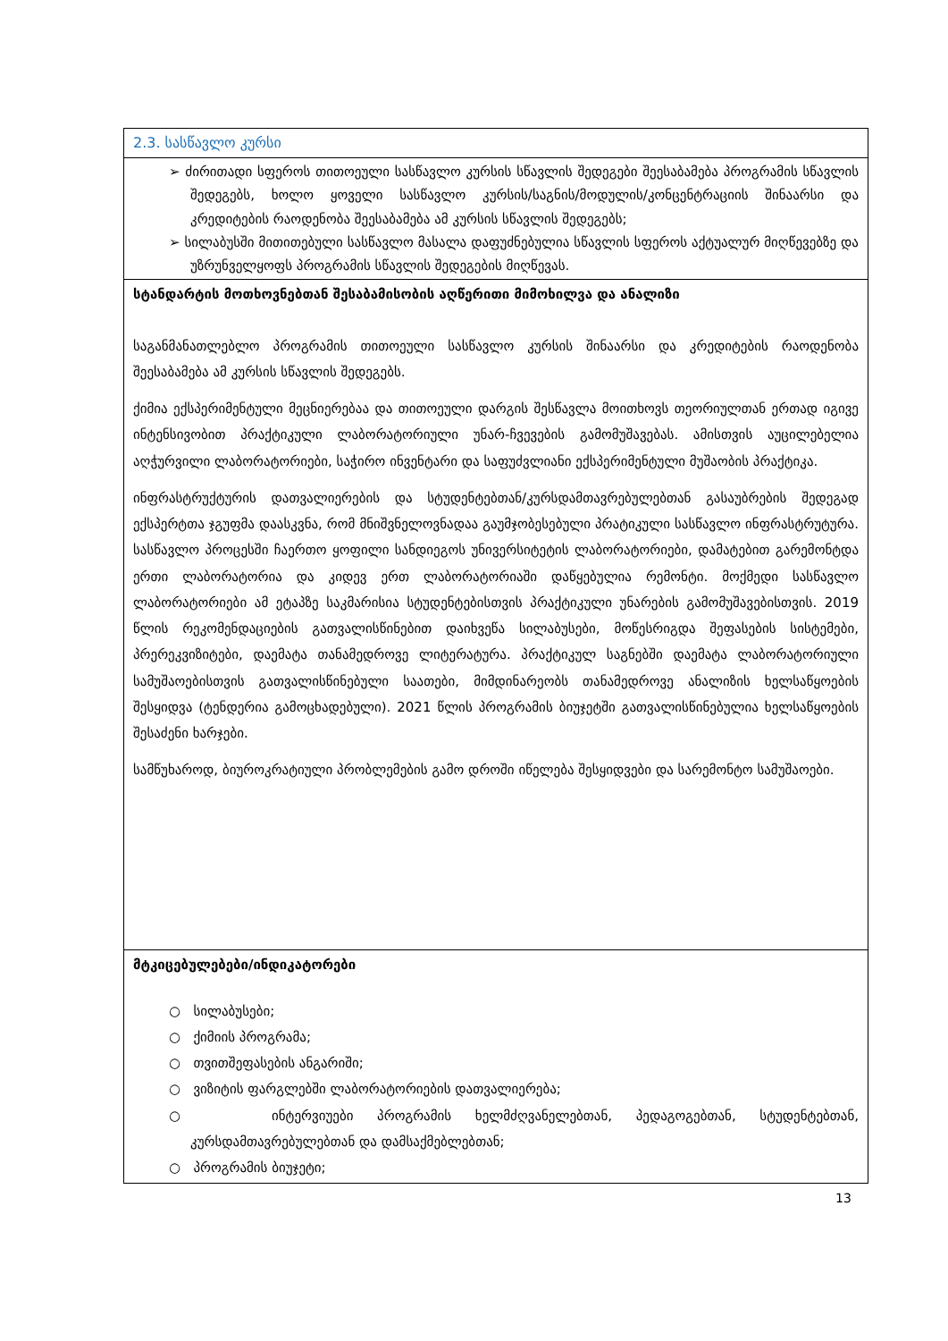| 2.3. სასწავლო კურსი |
| ➢ ძირითადი სფეროს თითოეული სასწავლო კურსის სწავლის შედეგები შეესაბამება პროგრამის სწავლის შედეგებს, ხოლო ყოველი სასწავლო კურსის/საგნის/მოდულის/კონცენტრაციის შინაარსი და კრედიტების რაოდენობა შეესაბამება ამ კურსის სწავლის შედეგებს; ➢ სილაბუსში მითითებული სასწავლო მასალა დაფუძნებულია სწავლის სფეროს აქტუალურ მიღწევებზე და უზრუნველყოფს პროგრამის სწავლის შედეგების მიღწევას. |
| სტანდარტის მოთხოვნებთან შესაბამისობის აღწერითი მიმოხილვა და ანალიზი საგანმანათლებლო პროგრამის თითოეული სასწავლო კურსის შინაარსი და კრედიტების რაოდენობა შეესაბამება ამ კურსის სწავლის შედეგებს. ქიმია ექსპერიმენტული მეცნიერებაა და თითოეული დარგის შესწავლა მოითხოვს თეორიულთან ერთად იგივე ინტენსივობით პრაქტიკული ლაბორატორიული უნარ-ჩვევების გამომუშავებას. ამისთვის აუცილებელია აღჭურვილი ლაბორატორიები, საჭირო ინვენტარი და საფუძვლიანი ექსპერიმენტული მუშაობის პრაქტიკა. ინფრასტრუქტურის დათვალიერების და სტუდენტებთან/კურსდამთავრებულებთან გასაუბრების შედეგად ექსპერტთა ჯგუფმა დაასკვნა, რომ მნიშვნელოვნადაა გაუმჯობესებული პრატიკული სასწავლო ინფრასტრუტურა. სასწავლო პროცესში ჩაერთო ყოფილი სანდიეგოს უნივერსიტეტის ლაბორატორიები, დამატებით გარემონტდა ერთი ლაბორატორია და კიდევ ერთ ლაბორატორიაში დაწყებულია რემონტი. მოქმედი სასწავლო ლაბორატორიები ამ ეტაპზე საკმარისია სტუდენტებისთვის პრაქტიკული უნარების გამომუშავებისთვის. 2019 წლის რეკომენდაციების გათვალისწინებით დაიხვეწა სილაბუსები, მოწესრიგდა შეფასების სისტემები, პრერეკვიზიტები, დაემატა თანამედროვე ლიტერატურა. პრაქტიკულ საგნებში დაემატა ლაბორატორიული სამუშაოებისთვის გათვალისწინებული საათები, მიმდინარეობს თანამედროვე ანალიზის ხელსაწყოების შესყიდვა (ტენდერია გამოცხადებული). 2021 წლის პროგრამის ბიუჯეტში გათვალისწინებულია ხელსაწყოების შესაძენი ხარჯები. სამწუხაროდ, ბიუროკრატიული პრობლემების გამო დროში იწელება შესყიდვები და სარემონტო სამუშაოები. |
| მტკიცებულებები/ინდიკატორები ○ სილაბუსები; ○ ქიმიის პროგრამა; ○ თვითშეფასების ანგარიში; ○ ვიზიტის ფარგლებში ლაბორატორიების დათვალიერება; ○ ინტერვიუები პროგრამის ხელმძღვანელებთან, პედაგოგებთან, სტუდენტებთან, კურსდამთავრებულებთან და დამსაქმებლებთან; ○ პროგრამის ბიუჯეტი; |
13